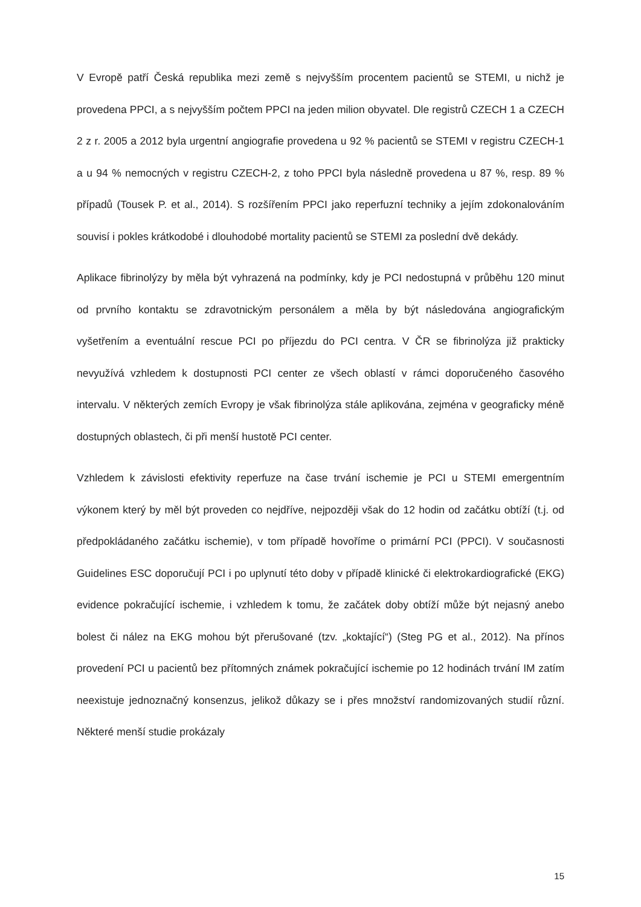V Evropě patří Česká republika mezi země s nejvyšším procentem pacientů se STEMI, u nichž je provedena PPCI, a s nejvyšším počtem PPCI na jeden milion obyvatel. Dle registrů CZECH 1 a CZECH 2 z r. 2005 a 2012 byla urgentní angiografie provedena u 92 % pacientů se STEMI v registru CZECH-1 a u 94 % nemocných v registru CZECH-2, z toho PPCI byla následně provedena u 87 %, resp. 89 % případů (Tousek P. et al., 2014). S rozšířením PPCI jako reperfuzní techniky a jejím zdokonalováním souvisí i pokles krátkodobé i dlouhodobé mortality pacientů se STEMI za poslední dvě dekády.
Aplikace fibrinolýzy by měla být vyhrazená na podmínky, kdy je PCI nedostupná v průběhu 120 minut od prvního kontaktu se zdravotnickým personálem a měla by být následována angiografickým vyšetřením a eventuální rescue PCI po příjezdu do PCI centra. V ČR se fibrinolýza již prakticky nevyužívá vzhledem k dostupnosti PCI center ze všech oblastí v rámci doporučeného časového intervalu. V některých zemích Evropy je však fibrinolýza stále aplikována, zejména v geograficky méně dostupných oblastech, či při menší hustotě PCI center.
Vzhledem k závislosti efektivity reperfuze na čase trvání ischemie je PCI u STEMI emergentním výkonem který by měl být proveden co nejdříve, nejpozději však do 12 hodin od začátku obtíží (t.j. od předpokládaného začátku ischemie), v tom případě hovoříme o primární PCI (PPCI). V současnosti Guidelines ESC doporučují PCI i po uplynutí této doby v případě klinické či elektrokardiografické (EKG) evidence pokračující ischemie, i vzhledem k tomu, že začátek doby obtíží může být nejasný anebo bolest či nález na EKG mohou být přerušované (tzv. „koktající“) (Steg PG et al., 2012). Na přínos provedení PCI u pacientů bez přítomných známek pokračující ischemie po 12 hodinách trvání IM zatím neexistuje jednoznačný konsenzus, jelikož důkazy se i přes množství randomizovaných studií různí. Některé menší studie prokázaly
15